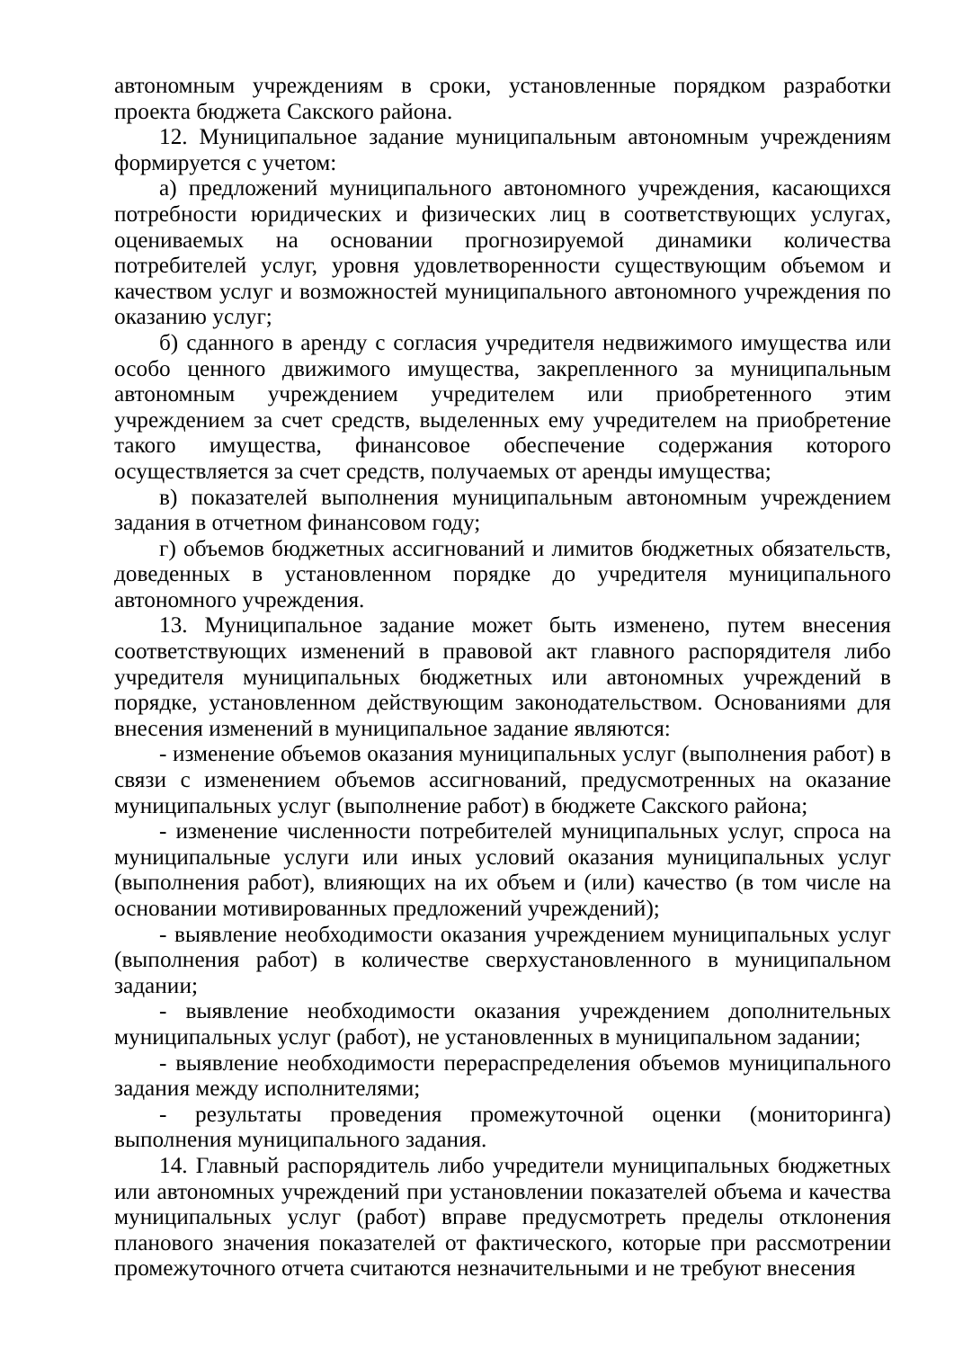автономным учреждениям в сроки, установленные порядком разработки проекта бюджета Сакского района.
12. Муниципальное задание муниципальным автономным учреждениям формируется с учетом:
а) предложений муниципального автономного учреждения, касающихся потребности юридических и физических лиц в соответствующих услугах, оцениваемых на основании прогнозируемой динамики количества потребителей услуг, уровня удовлетворенности существующим объемом и качеством услуг и возможностей муниципального автономного учреждения по оказанию услуг;
б) сданного в аренду с согласия учредителя недвижимого имущества или особо ценного движимого имущества, закрепленного за муниципальным автономным учреждением учредителем или приобретенного этим учреждением за счет средств, выделенных ему учредителем на приобретение такого имущества, финансовое обеспечение содержания которого осуществляется за счет средств, получаемых от аренды имущества;
в) показателей выполнения муниципальным автономным учреждением задания в отчетном финансовом году;
г) объемов бюджетных ассигнований и лимитов бюджетных обязательств, доведенных в установленном порядке до учредителя муниципального автономного учреждения.
13. Муниципальное задание может быть изменено, путем внесения соответствующих изменений в правовой акт главного распорядителя либо учредителя муниципальных бюджетных или автономных учреждений в порядке, установленном действующим законодательством. Основаниями для внесения изменений в муниципальное задание являются:
- изменение объемов оказания муниципальных услуг (выполнения работ) в связи с изменением объемов ассигнований, предусмотренных на оказание муниципальных услуг (выполнение работ) в бюджете Сакского района;
- изменение численности потребителей муниципальных услуг, спроса на муниципальные услуги или иных условий оказания муниципальных услуг (выполнения работ), влияющих на их объем и (или) качество (в том числе на основании мотивированных предложений учреждений);
- выявление необходимости оказания учреждением муниципальных услуг (выполнения работ) в количестве сверхустановленного в муниципальном задании;
- выявление необходимости оказания учреждением дополнительных муниципальных услуг (работ), не установленных в муниципальном задании;
- выявление необходимости перераспределения объемов муниципального задания между исполнителями;
- результаты проведения промежуточной оценки (мониторинга) выполнения муниципального задания.
14. Главный распорядитель либо учредители муниципальных бюджетных или автономных учреждений при установлении показателей объема и качества муниципальных услуг (работ) вправе предусмотреть пределы отклонения планового значения показателей от фактического, которые при рассмотрении промежуточного отчета считаются незначительными и не требуют внесения